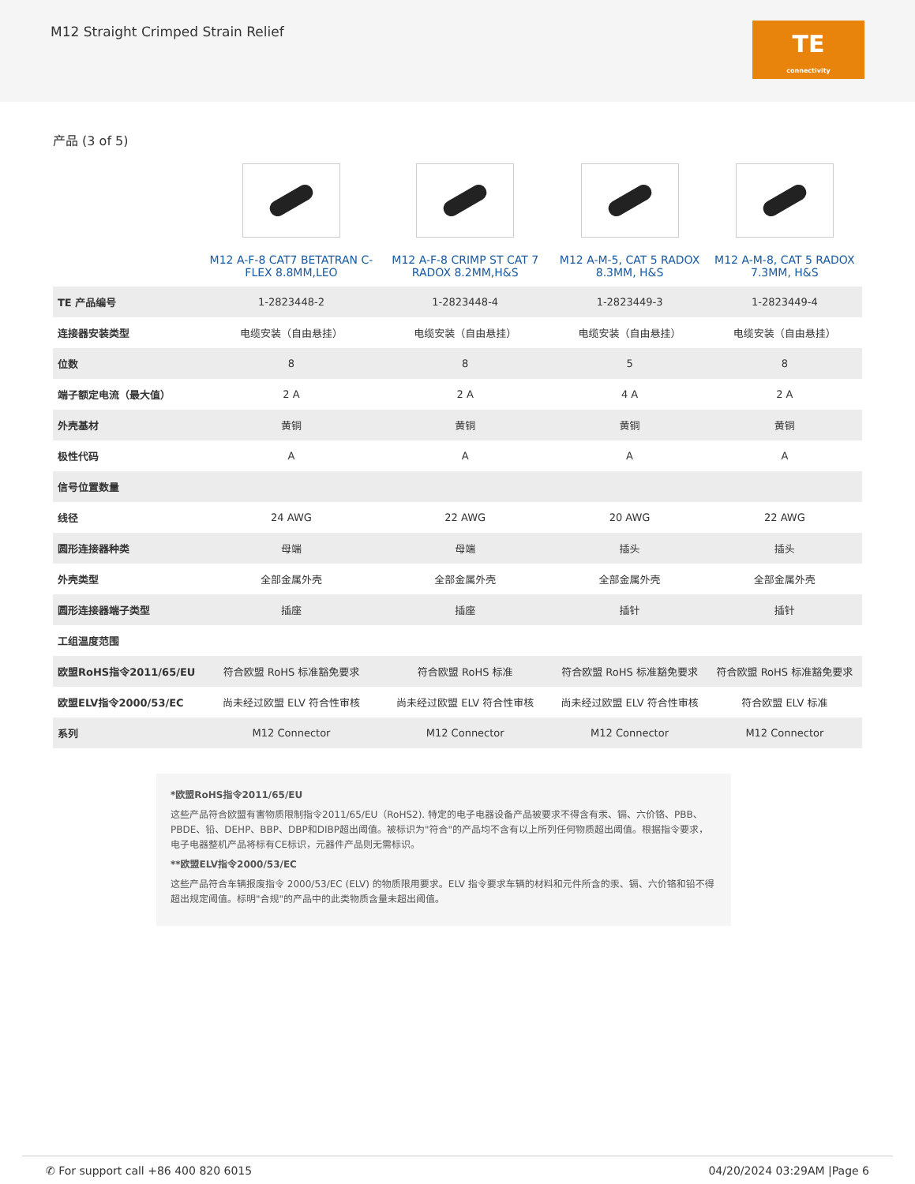M12 Straight Crimped Strain Relief
TE
connectivity
产品 (3 of 5)
| | M12 A-F-8 CAT7 BETATRAN C-FLEX 8.8MM,LEO | M12 A-F-8 CRIMP ST CAT 7 RADOX 8.2MM,H&S | M12 A-M-5, CAT 5 RADOX 8.3MM, H&S | M12 A-M-8, CAT 5 RADOX 7.3MM, H&S |
| TE 产品编号 | 1-2823448-2 | 1-2823448-4 | 1-2823449-3 | 1-2823449-4 |
| 连接器安装类型 | 电缆安装（自由悬挂） | 电缆安装（自由悬挂） | 电缆安装（自由悬挂） | 电缆安装（自由悬挂） |
| 位数 | 8 | 8 | 5 | 8 |
| 端子额定电流（最大值） | 2 A | 2 A | 4 A | 2 A |
| 外壳基材 | 黄铜 | 黄铜 | 黄铜 | 黄铜 |
| 极性代码 | A | A | A | A |
| 信号位置数量 | | | | |
| 线径 | 24 AWG | 22 AWG | 20 AWG | 22 AWG |
| 圆形连接器种类 | 母端 | 母端 | 插头 | 插头 |
| 外壳类型 | 全部金属外壳 | 全部金属外壳 | 全部金属外壳 | 全部金属外壳 |
| 圆形连接器端子类型 | 插座 | 插座 | 插针 | 插针 |
| 工组温度范围 | | | | |
| 欧盟RoHS指令2011/65/EU | 符合欧盟 RoHS 标准豁免要求 | 符合欧盟 RoHS 标准 | 符合欧盟 RoHS 标准豁免要求 | 符合欧盟 RoHS 标准豁免要求 |
| 欧盟ELV指令2000/53/EC | 尚未经过欧盟 ELV 符合性审核 | 尚未经过欧盟 ELV 符合性审核 | 尚未经过欧盟 ELV 符合性审核 | 符合欧盟 ELV 标准 |
| 系列 | M12 Connector | M12 Connector | M12 Connector | M12 Connector |
*欧盟RoHS指令2011/65/EU
这些产品符合欧盟有害物质限制指令2011/65/EU（RoHS2). 特定的电子电器设备产品被要求不得含有汞、镉、六价铬、PBB、PBDE、铅、DEHP、BBP、DBP和DIBP超出阈值。被标识为"符合"的产品均不含有以上所列任何物质超出阈值。根据指令要求，电子电器整机产品将标有CE标识，元器件产品则无需标识。
**欧盟ELV指令2000/53/EC
这些产品符合车辆报废指令 2000/53/EC (ELV) 的物质限用要求。ELV 指令要求车辆的材料和元件所含的汞、镉、六价铬和铅不得超出规定阈值。标明"合规"的产品中的此类物质含量未超出阈值。
✆ For support call +86 400 820 6015 04/20/2024 03:29AM |Page 6